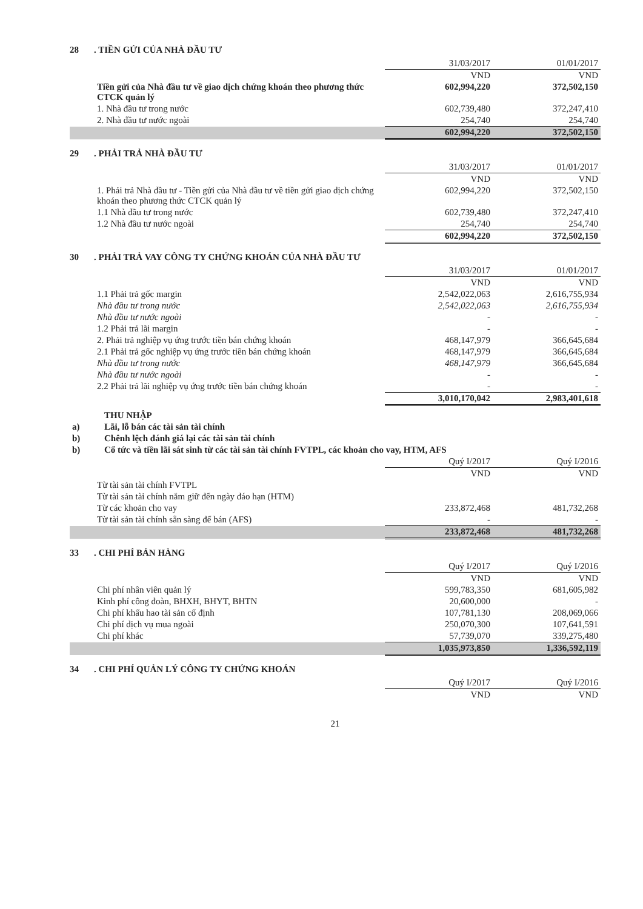28. TIỀN GỬI CỦA NHÀ ĐẦU TƯ
| | 31/03/2017 | 01/01/2017 |
| --- | --- | --- |
| | VND | VND |
| Tiền gửi của Nhà đầu tư về giao dịch chứng khoán theo phương thức CTCK quản lý | 602,994,220 | 372,502,150 |
| 1. Nhà đầu tư trong nước | 602,739,480 | 372,247,410 |
| 2. Nhà đầu tư nước ngoài | 254,740 | 254,740 |
| | 602,994,220 | 372,502,150 |
29. PHẢI TRẢ NHÀ ĐẦU TƯ
| | 31/03/2017 | 01/01/2017 |
| --- | --- | --- |
| | VND | VND |
| 1. Phải trả Nhà đầu tư - Tiền gửi của Nhà đầu tư về tiền gửi giao dịch chứng khoán theo phương thức CTCK quản lý | 602,994,220 | 372,502,150 |
| 1.1 Nhà đầu tư trong nước | 602,739,480 | 372,247,410 |
| 1.2 Nhà đầu tư nước ngoài | 254,740 | 254,740 |
| | 602,994,220 | 372,502,150 |
30. PHẢI TRẢ VAY CÔNG TY CHỨNG KHOÁN CỦA NHÀ ĐẦU TƯ
| | 31/03/2017 | 01/01/2017 |
| --- | --- | --- |
| | VND | VND |
| 1.1 Phải trả gốc margin | 2,542,022,063 | 2,616,755,934 |
| Nhà đầu tư trong nước | 2,542,022,063 | 2,616,755,934 |
| Nhà đầu tư nước ngoài | - | - |
| 1.2 Phải trả lãi margin | - | - |
| 2. Phải trả nghiệp vụ ứng trước tiền bán chứng khoán | 468,147,979 | 366,645,684 |
| 2.1 Phải trả gốc nghiệp vụ ứng trước tiền bán chứng khoán | 468,147,979 | 366,645,684 |
| Nhà đầu tư trong nước | 468,147,979 | 366,645,684 |
| Nhà đầu tư nước ngoài | - | - |
| 2.2 Phải trả lãi nghiệp vụ ứng trước tiền bán chứng khoán | - | - |
| | 3,010,170,042 | 2,983,401,618 |
| | THU NHẬP |
| a) | Lãi, lỗ bán các tài sản tài chính |
| b) | Chênh lệch đánh giá lại các tài sản tài chính |
| b) | Cổ tức và tiền lãi sát sinh từ các tài sản tài chính FVTPL, các khoản cho vay, HTM, AFS |
| | Quý I/2017 | Quý I/2016 |
| --- | --- | --- |
| | VND | VND |
| Từ tài sản tài chính FVTPL | | |
| Từ tài sản tài chính nắm giữ đến ngày đáo hạn (HTM) | | |
| Từ các khoản cho vay | 233,872,468 | 481,732,268 |
| Từ tài sản tài chính sẵn sàng để bán (AFS) | - | - |
| | 233,872,468 | 481,732,268 |
33. CHI PHÍ BÁN HÀNG
| | Quý I/2017 | Quý I/2016 |
| --- | --- | --- |
| | VND | VND |
| Chi phí nhân viên quản lý | 599,783,350 | 681,605,982 |
| Kinh phí công đoàn, BHXH, BHYT, BHTN | 20,600,000 | - |
| Chi phí khấu hao tài sản cố định | 107,781,130 | 208,069,066 |
| Chi phí dịch vụ mua ngoài | 250,070,300 | 107,641,591 |
| Chi phí khác | 57,739,070 | 339,275,480 |
| | 1,035,973,850 | 1,336,592,119 |
34. CHI PHÍ QUẢN LÝ CÔNG TY CHỨNG KHOÁN
| | Quý I/2017 | Quý I/2016 |
| --- | --- | --- |
| | VND | VND |
21